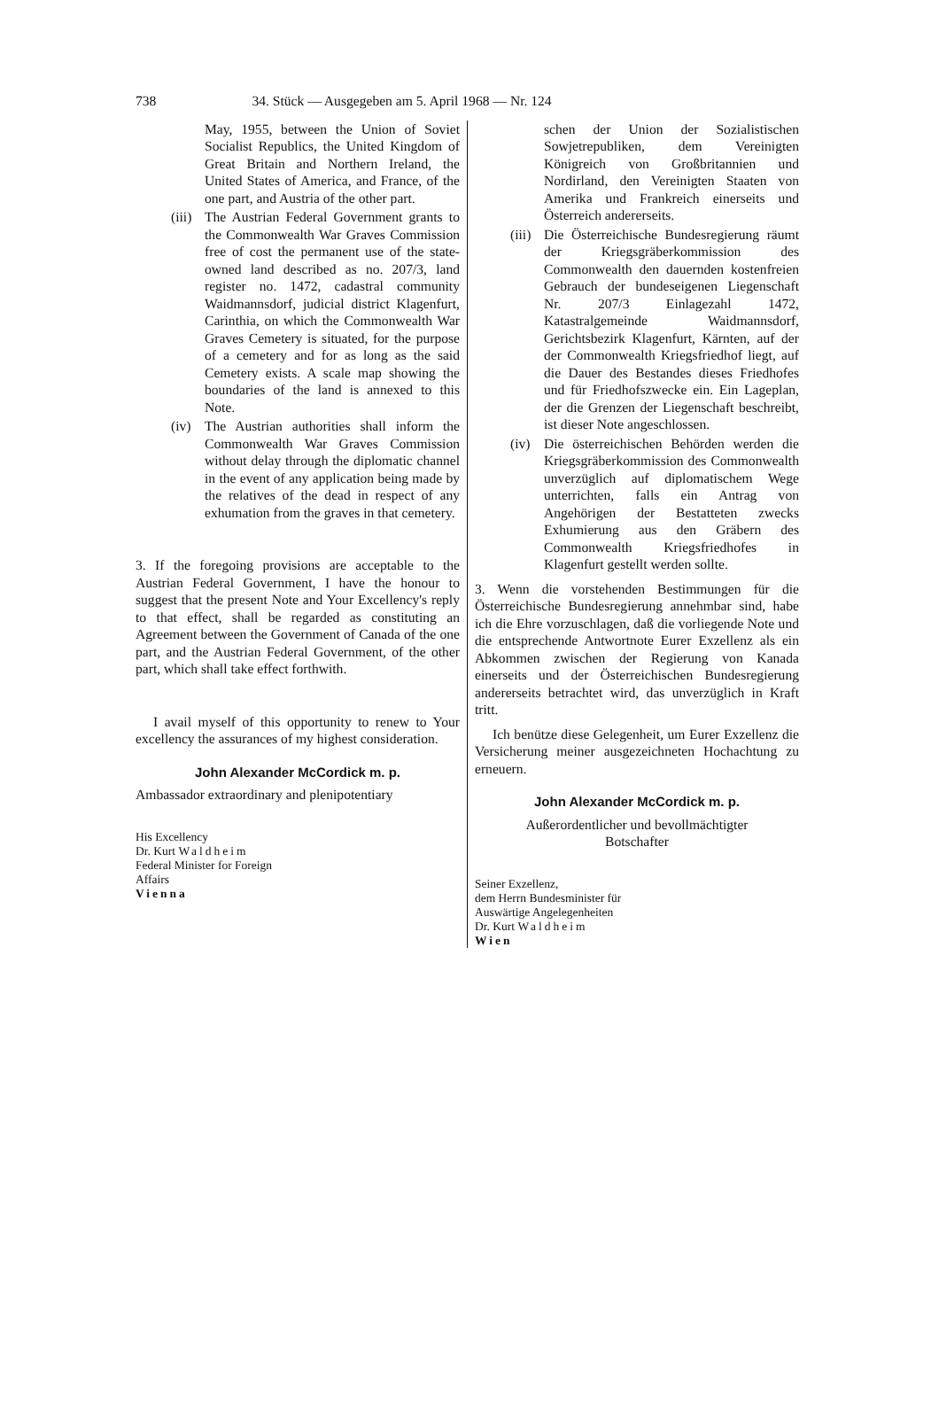738 34. Stück — Ausgegeben am 5. April 1968 — Nr. 124
May, 1955, between the Union of Soviet Socialist Republics, the United Kingdom of Great Britain and Northern Ireland, the United States of America, and France, of the one part, and Austria of the other part.
(iii)
The Austrian Federal Government grants to the Commonwealth War Graves Commission free of cost the permanent use of the state-owned land described as no. 207/3, land register no. 1472, cadastral community Waidmannsdorf, judicial district Klagenfurt, Carinthia, on which the Commonwealth War Graves Cemetery is situated, for the purpose of a cemetery and for as long as the said Cemetery exists. A scale map showing the boundaries of the land is annexed to this Note.
(iv) The Austrian authorities shall inform the Commonwealth War Graves Commission without delay through the diplomatic channel in the event of any application being made by the relatives of the dead in respect of any exhumation from the graves in that cemetery.
3. If the foregoing provisions are acceptable to the Austrian Federal Government, I have the honour to suggest that the present Note and Your Excellency's reply to that effect, shall be regarded as constituting an Agreement between the Government of Canada of the one part, and the Austrian Federal Government, of the other part, which shall take effect forthwith.
I avail myself of this opportunity to renew to Your excellency the assurances of my highest consideration.
John Alexander McCordick m. p.
Ambassador extraordinary and plenipotentiary
His Excellency
Dr. Kurt Waldheim
Federal Minister for Foreign
Affairs
Vienna
schen der Union der Sozialistischen Sowjetrepubliken, dem Vereinigten Königreich von Großbritannien und Nordirland, den Vereinigten Staaten von Amerika und Frankreich einerseits und Österreich andererseits.
(iii)
Die Österreichische Bundesregierung räumt der Kriegsgräberkommission des Commonwealth den dauernden kostenfreien Gebrauch der bundeseigenen Liegenschaft Nr. 207/3 Einlagezahl 1472, Katastralgemeinde Waidmannsdorf, Gerichtsbezirk Klagenfurt, Kärnten, auf der der Commonwealth Kriegsfriedhof liegt, auf die Dauer des Bestandes dieses Friedhofes und für Friedhofszwecke ein. Ein Lageplan, der die Grenzen der Liegenschaft beschreibt, ist dieser Note angeschlossen.
(iv) Die österreichischen Behörden werden die Kriegsgräberkommission des Commonwealth unverzüglich auf diplomatischem Wege unterrichten, falls ein Antrag von Angehörigen der Bestatteten zwecks Exhumierung aus den Gräbern des Commonwealth Kriegsfriedhofes in Klagenfurt gestellt werden sollte.
3. Wenn die vorstehenden Bestimmungen für die Österreichische Bundesregierung annehmbar sind, habe ich die Ehre vorzuschlagen, daß die vorliegende Note und die entsprechende Antwortnote Eurer Exzellenz als ein Abkommen zwischen der Regierung von Kanada einerseits und der Österreichischen Bundesregierung andererseits betrachtet wird, das unverzüglich in Kraft tritt.
Ich benütze diese Gelegenheit, um Eurer Exzellenz die Versicherung meiner ausgezeichneten Hochachtung zu erneuern.
John Alexander McCordick m. p.
Außerordentlicher und bevollmächtigter
Botschafter
Seiner Exzellenz,
dem Herrn Bundesminister für
Auswärtige Angelegenheiten
Dr. Kurt Waldheim
Wien